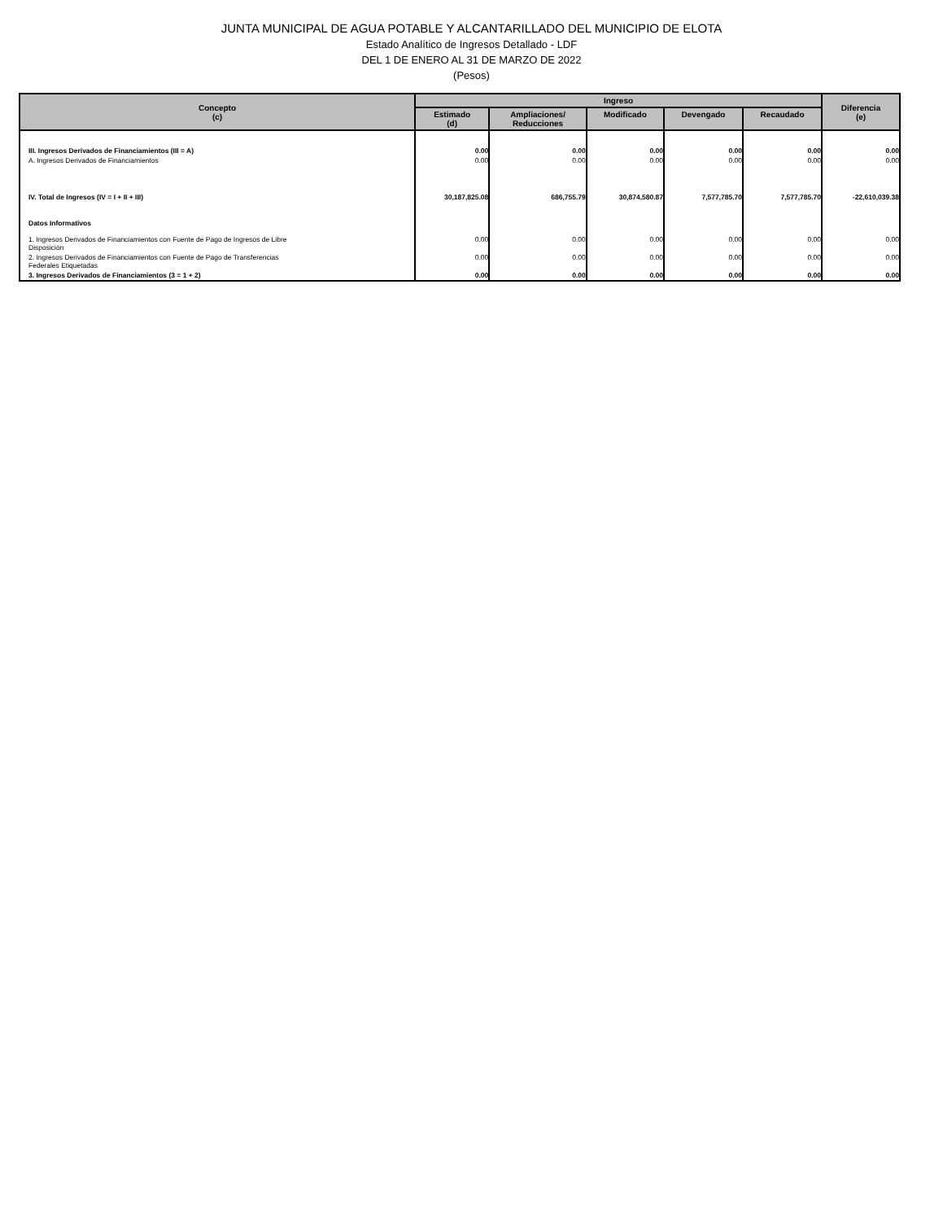JUNTA MUNICIPAL DE AGUA POTABLE Y ALCANTARILLADO DEL MUNICIPIO DE ELOTA
Estado Analítico de Ingresos Detallado - LDF
DEL 1 DE ENERO AL 31 DE MARZO DE 2022
(Pesos)
| Concepto (c) | Ingreso | | | | | Diferencia (e) |
| --- | --- | --- | --- | --- | --- | --- |
| | Estimado (d) | Ampliaciones/ Reducciones | Modificado | Devengado | Recaudado | |
| III. Ingresos Derivados de Financiamientos (III = A) | 0.00 | 0.00 | 0.00 | 0.00 | 0.00 | 0.00 |
| A. Ingresos Derivados de Financiamientos | 0.00 | 0.00 | 0.00 | 0.00 | 0.00 | 0.00 |
| IV. Total de Ingresos (IV = I + II + III) | 30,187,825.08 | 686,755.79 | 30,874,580.87 | 7,577,785.70 | 7,577,785.70 | -22,610,039.38 |
| Datos Informativos | | | | | | |
| 1. Ingresos Derivados de Financiamientos con Fuente de Pago de Ingresos de Libre Disposición | 0.00 | 0.00 | 0.00 | 0.00 | 0.00 | 0.00 |
| 2. Ingresos Derivados de Financiamientos con Fuente de Pago de Transferencias Federales Etiquetadas | 0.00 | 0.00 | 0.00 | 0.00 | 0.00 | 0.00 |
| 3. Ingresos Derivados de Financiamientos (3 = 1 + 2) | 0.00 | 0.00 | 0.00 | 0.00 | 0.00 | 0.00 |